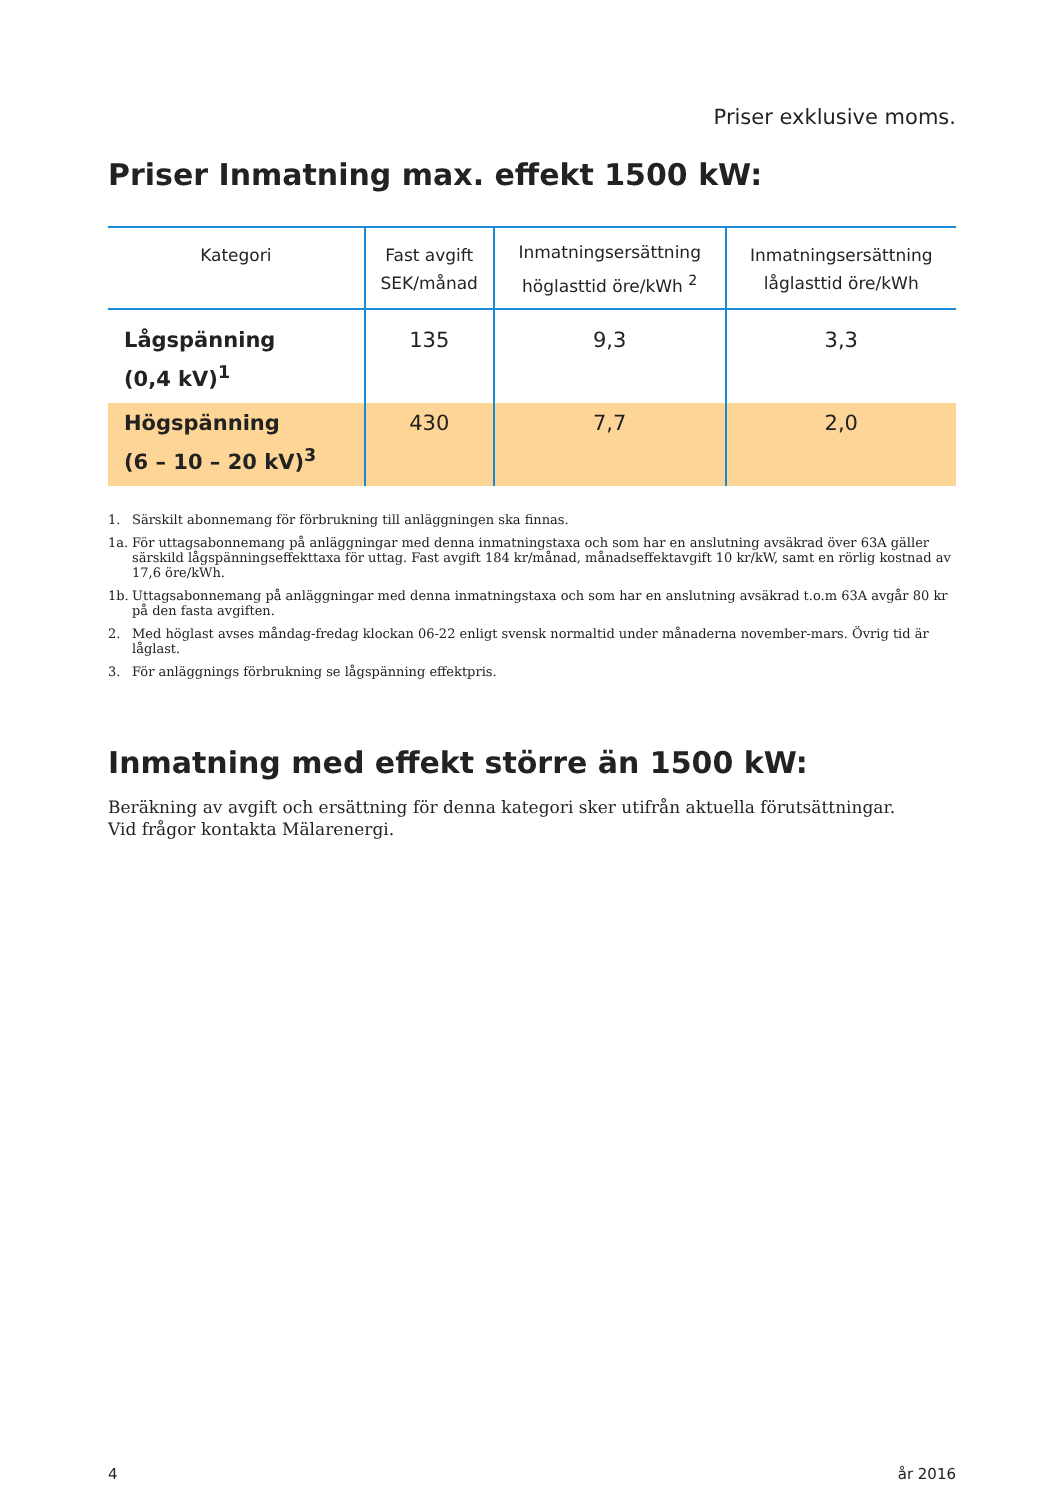Priser exklusive moms.
Priser Inmatning max. effekt 1500 kW:
| Kategori | Fast avgift SEK/månad | Inmatningsersättning höglasttid öre/kWh <sup>2</sup> | Inmatningsersättning låglasttid öre/kWh |
| --- | --- | --- | --- |
| Lågspänning (0,4 kV)<sup>1</sup> | 135 | 9,3 | 3,3 |
| Högspänning (6 – 10 – 20 kV)<sup>3</sup> | 430 | 7,7 | 2,0 |
1. Särskilt abonnemang för förbrukning till anläggningen ska finnas.
1a. För uttagsabonnemang på anläggningar med denna inmatningstaxa och som har en anslutning avsäkrad över 63A gäller särskild lågspänningseffekttaxa för uttag. Fast avgift 184 kr/månad, månadseffektavgift 10 kr/kW, samt en rörlig kostnad av 17,6 öre/kWh.
1b. Uttagsabonnemang på anläggningar med denna inmatningstaxa och som har en anslutning avsäkrad t.o.m 63A avgår 80 kr på den fasta avgiften.
2. Med höglast avses måndag-fredag klockan 06-22 enligt svensk normaltid under månaderna november-mars. Övrig tid är låglast.
3. För anläggnings förbrukning se lågspänning effektpris.
Inmatning med effekt större än 1500 kW:
Beräkning av avgift och ersättning för denna kategori sker utifrån aktuella förutsättningar.
Vid frågor kontakta Mälarenergi.
4 år 2016